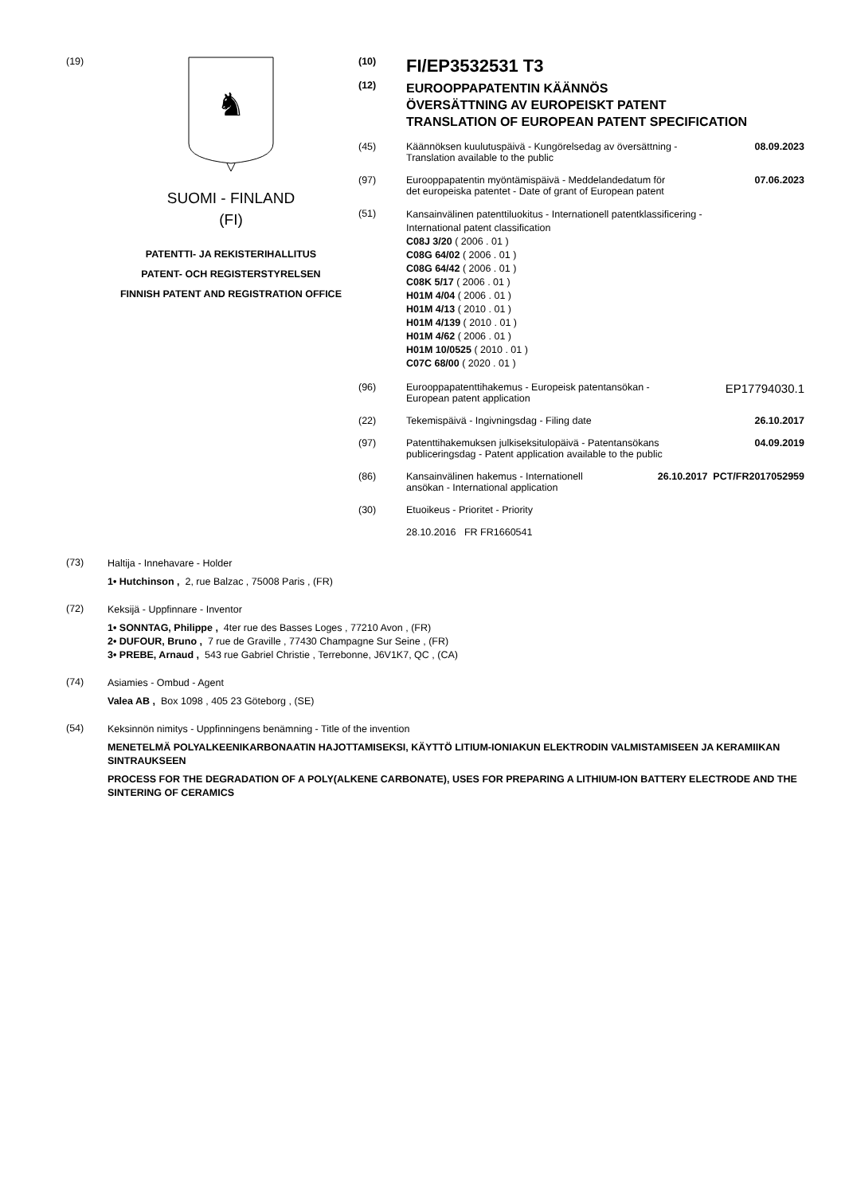(19)
♞
SUOMI - FINLAND
(FI)
PATENTTI- JA REKISTERIHALLITUS
PATENT- OCH REGISTERSTYRELSEN
FINNISH PATENT AND REGISTRATION OFFICE
(10)
FI/EP3532531 T3
(12)
EUROOPPAPATENTIN KÄÄNNÖS
ÖVERSÄTTNING AV EUROPEISKT PATENT
TRANSLATION OF EUROPEAN PATENT SPECIFICATION
(45) Käännöksen kuulutuspäivä - Kungörelsedag av översättning -
Translation available to the public
08.09.2023
(97) Eurooppapatentin myöntämispäivä - Meddelandedatum för
det europeiska patentet - Date of grant of European patent
07.06.2023
(51)
Kansainvälinen patenttiluokitus - Internationell patentklassificering -
International patent classification
C08J 3/20 ( 2006 . 01 )
C08G 64/02 ( 2006 . 01 )
C08G 64/42 ( 2006 . 01 )
C08K 5/17 ( 2006 . 01 )
H01M 4/04 ( 2006 . 01 )
H01M 4/13 ( 2010 . 01 )
H01M 4/139 ( 2010 . 01 )
H01M 4/62 ( 2006 . 01 )
H01M 10/0525 ( 2010 . 01 )
C07C 68/00 ( 2020 . 01 )
(96) Eurooppapatenttihakemus - Europeisk patentansökan -
European patent application
EP17794030.1
(22) Tekemispäivä - Ingivningsdag - Filing date
26.10.2017
(97) Patenttihakemuksen julkiseksitulopäivä - Patentansökans
publiceringsdag - Patent application available to the public
04.09.2019
(86) Kansainvälinen hakemus - Internationell
ansökan - International application
26.10.2017 PCT/FR2017052959
(30) Etuoikeus - Prioritet - Priority
28.10.2016 FR FR1660541
(73)
Haltija - Innehavare - Holder
1• Hutchinson , 2, rue Balzac , 75008 Paris , (FR)
(72)
Keksijä - Uppfinnare - Inventor
1• SONNTAG, Philippe , 4ter rue des Basses Loges , 77210 Avon , (FR)
2• DUFOUR, Bruno , 7 rue de Graville , 77430 Champagne Sur Seine , (FR)
3• PREBE, Arnaud , 543 rue Gabriel Christie , Terrebonne, J6V1K7, QC , (CA)
(74)
Asiamies - Ombud - Agent
Valea AB , Box 1098 , 405 23 Göteborg , (SE)
(54)
Keksinnön nimitys - Uppfinningens benämning - Title of the invention
MENETELMÄ POLYALKEENIKARBONAATIN HAJOTTAMISEKSI, KÄYTTÖ LITIUM-IONIAKUN ELEKTRODIN VALMISTAMISEEN JA KERAMIIKAN SINTRAUKSEEN
PROCESS FOR THE DEGRADATION OF A POLY(ALKENE CARBONATE), USES FOR PREPARING A LITHIUM-ION BATTERY ELECTRODE AND THE SINTERING OF CERAMICS